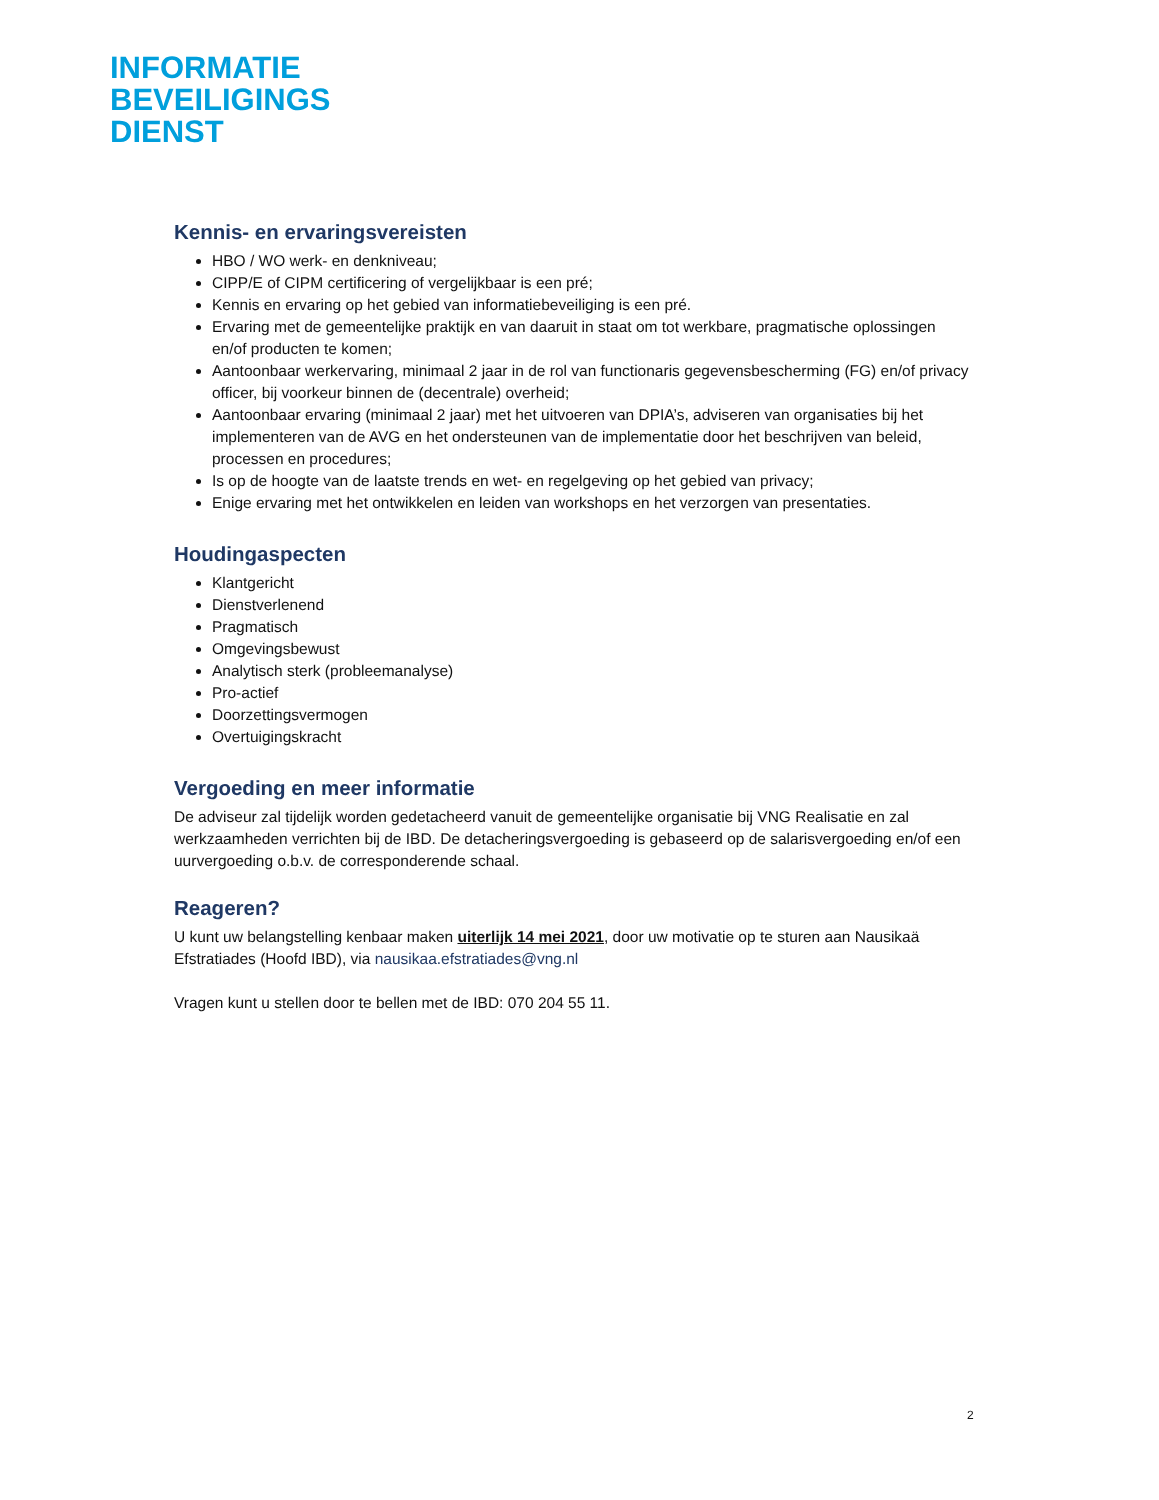INFORMATIE
BEVEILIGINGS
DIENST
Kennis- en ervaringsvereisten
HBO / WO werk- en denkniveau;
CIPP/E of CIPM certificering of vergelijkbaar is een pré;
Kennis en ervaring op het gebied van informatiebeveiliging is een pré.
Ervaring met de gemeentelijke praktijk en van daaruit in staat om tot werkbare, pragmatische oplossingen en/of producten te komen;
Aantoonbaar werkervaring, minimaal 2 jaar in de rol van functionaris gegevensbescherming (FG) en/of privacy officer, bij voorkeur binnen de (decentrale) overheid;
Aantoonbaar ervaring (minimaal 2 jaar) met het uitvoeren van DPIA’s, adviseren van organisaties bij het implementeren van de AVG en het ondersteunen van de implementatie door het beschrijven van beleid, processen en procedures;
Is op de hoogte van de laatste trends en wet- en regelgeving op het gebied van privacy;
Enige ervaring met het ontwikkelen en leiden van workshops en het verzorgen van presentaties.
Houdingaspecten
Klantgericht
Dienstverlenend
Pragmatisch
Omgevingsbewust
Analytisch sterk (probleemanalyse)
Pro-actief
Doorzettingsvermogen
Overtuigingskracht
Vergoeding en meer informatie
De adviseur zal tijdelijk worden gedetacheerd vanuit de gemeentelijke organisatie bij VNG Realisatie en zal werkzaamheden verrichten bij de IBD. De detacheringsvergoeding is gebaseerd op de salarisvergoeding en/of een uurvergoeding o.b.v. de corresponderende schaal.
Reageren?
U kunt uw belangstelling kenbaar maken uiterlijk 14 mei 2021, door uw motivatie op te sturen aan Nausikaä Efstratiades (Hoofd IBD), via nausikaa.efstratiades@vng.nl
Vragen kunt u stellen door te bellen met de IBD: 070 204 55 11.
2